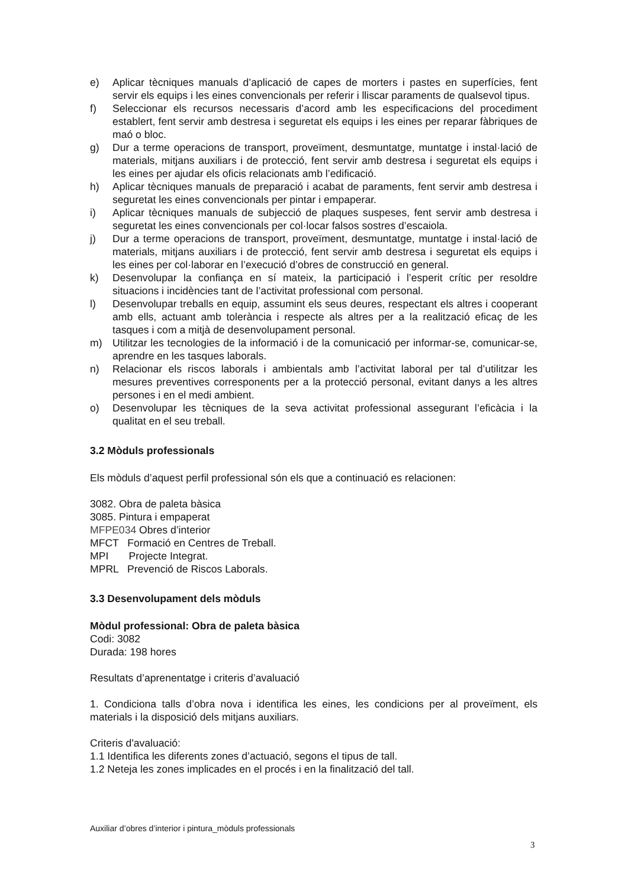e) Aplicar tècniques manuals d’aplicació de capes de morters i pastes en superfícies, fent servir els equips i les eines convencionals per referir i lliscar paraments de qualsevol tipus.
f) Seleccionar els recursos necessaris d’acord amb les especificacions del procediment establert, fent servir amb destresa i seguretat els equips i les eines per reparar fàbriques de maó o bloc.
g) Dur a terme operacions de transport, proveïment, desmuntatge, muntatge i instal·lació de materials, mitjans auxiliars i de protecció, fent servir amb destresa i seguretat els equips i les eines per ajudar els oficis relacionats amb l’edificació.
h) Aplicar tècniques manuals de preparació i acabat de paraments, fent servir amb destresa i seguretat les eines convencionals per pintar i empaperar.
i) Aplicar tècniques manuals de subjecció de plaques suspeses, fent servir amb destresa i seguretat les eines convencionals per col·locar falsos sostres d’escaiola.
j) Dur a terme operacions de transport, proveïment, desmuntatge, muntatge i instal·lació de materials, mitjans auxiliars i de protecció, fent servir amb destresa i seguretat els equips i les eines per col·laborar en l’execució d’obres de construcció en general.
k) Desenvolupar la confiança en sí mateix, la participació i l’esperit crític per resoldre situacions i incidències tant de l’activitat professional com personal.
l) Desenvolupar treballs en equip, assumint els seus deures, respectant els altres i cooperant amb ells, actuant amb tolerància i respecte als altres per a la realització eficaç de les tasques i com a mitjà de desenvolupament personal.
m) Utilitzar les tecnologies de la informació i de la comunicació per informar-se, comunicar-se, aprendre en les tasques laborals.
n) Relacionar els riscos laborals i ambientals amb l’activitat laboral per tal d’utilitzar les mesures preventives corresponents per a la protecció personal, evitant danys a les altres persones i en el medi ambient.
o) Desenvolupar les tècniques de la seva activitat professional assegurant l’eficàcia i la qualitat en el seu treball.
3.2 Mòduls professionals
Els mòduls d’aquest perfil professional són els que a continuació es relacionen:
3082. Obra de paleta bàsica
3085. Pintura i empaperat
MFPE034 Obres d’interior
MFCT Formació en Centres de Treball.
MPI Projecte Integrat.
MPRL Prevenció de Riscos Laborals.
3.3 Desenvolupament dels mòduls
Mòdul professional: Obra de paleta bàsica
Codi: 3082
Durada: 198 hores
Resultats d’aprenentatge i criteris d’avaluació
1. Condiciona talls d’obra nova i identifica les eines, les condicions per al proveïment, els materials i la disposició dels mitjans auxiliars.
Criteris d'avaluació:
1.1 Identifica les diferents zones d’actuació, segons el tipus de tall.
1.2 Neteja les zones implicades en el procés i en la finalització del tall.
Auxiliar d’obres d’interior i pintura_mòduls professionals
3